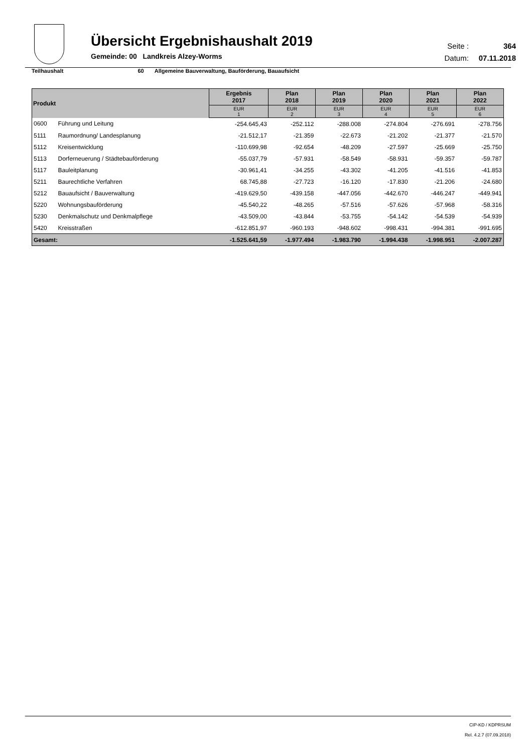Übersicht Ergebnishaushalt 2019
Gemeinde: 00 Landkreis Alzey-Worms
Seite : 364
Datum: 07.11.2018
Teilhaushalt 60 Allgemeine Bauverwaltung, Bauförderung, Bauaufsicht
| Produkt | | Ergebnis 2017 | Plan 2018 | Plan 2019 | Plan 2020 | Plan 2021 | Plan 2022 |
| --- | --- | --- | --- | --- | --- | --- | --- |
| | | EUR 1 | EUR 2 | EUR 3 | EUR 4 | EUR 5 | EUR 6 |
| 0600 | Führung und Leitung | -254.645,43 | -252.112 | -288.008 | -274.804 | -276.691 | -278.756 |
| 5111 | Raumordnung/ Landesplanung | -21.512,17 | -21.359 | -22.673 | -21.202 | -21.377 | -21.570 |
| 5112 | Kreisentwicklung | -110.699,98 | -92.654 | -48.209 | -27.597 | -25.669 | -25.750 |
| 5113 | Dorferneuerung / Städtebauförderung | -55.037,79 | -57.931 | -58.549 | -58.931 | -59.357 | -59.787 |
| 5117 | Bauleitplanung | -30.961,41 | -34.255 | -43.302 | -41.205 | -41.516 | -41.853 |
| 5211 | Baurechtliche Verfahren | 68.745,88 | -27.723 | -16.120 | -17.830 | -21.206 | -24.680 |
| 5212 | Bauaufsicht / Bauverwaltung | -419.629,50 | -439.158 | -447.056 | -442.670 | -446.247 | -449.941 |
| 5220 | Wohnungsbauförderung | -45.540,22 | -48.265 | -57.516 | -57.626 | -57.968 | -58.316 |
| 5230 | Denkmalschutz und Denkmalpflege | -43.509,00 | -43.844 | -53.755 | -54.142 | -54.539 | -54.939 |
| 5420 | Kreisstraßen | -612.851,97 | -960.193 | -948.602 | -998.431 | -994.381 | -991.695 |
| Gesamt: | | -1.525.641,59 | -1.977.494 | -1.983.790 | -1.994.438 | -1.998.951 | -2.007.287 |
CIP-KD / KDPRSUM
Rel. 4.2.7 (07.09.2018)